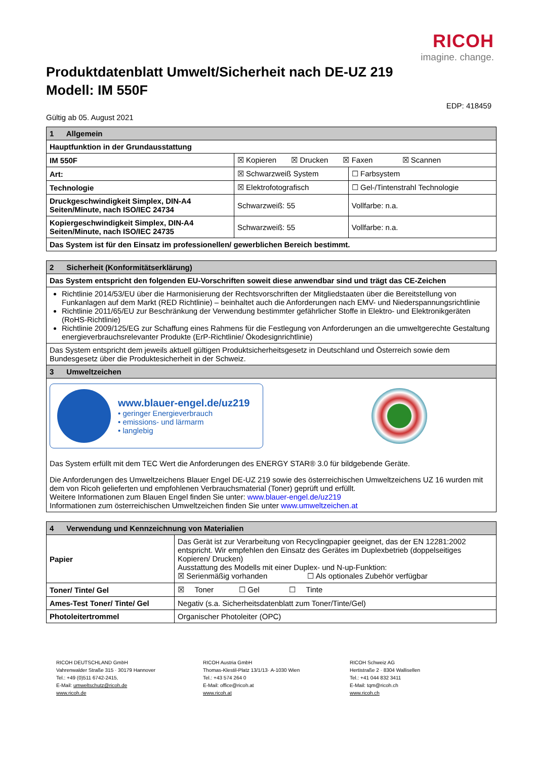RICOH
imagine. change.
Produktdatenblatt Umwelt/Sicherheit nach DE-UZ 219
Modell: IM 550F
EDP: 418459
Gültig ab 05. August 2021
| 1 Allgemein | | |
| --- | --- | --- |
| Hauptfunktion in der Grundausstattung | | |
| IM 550F | ☒ Kopieren ☒ Drucken ☒ Faxen ☒ Scannen | |
| Art: | ☒ Schwarzweiß System | ☐ Farbsystem |
| Technologie | ☒ Elektrofotografisch | ☐ Gel-/Tintenstrahl Technologie |
| Druckgeschwindigkeit Simplex, DIN-A4 Seiten/Minute, nach ISO/IEC 24734 | Schwarzweiß: 55 | Vollfarbe: n.a. |
| Kopiergeschwindigkeit Simplex, DIN-A4 Seiten/Minute, nach ISO/IEC 24735 | Schwarzweiß: 55 | Vollfarbe: n.a. |
| Das System ist für den Einsatz im professionellen/ gewerblichen Bereich bestimmt. | | |
| 2 Sicherheit (Konformitätserklärung) |
| --- |
| Das System entspricht den folgenden EU-Vorschriften soweit diese anwendbar sind und trägt das CE-Zeichen |
| Richtlinie 2014/53/EU über die Harmonisierung der Rechtsvorschriften der Mitgliedstaaten über die Bereitstellung von Funkanlagen auf dem Markt (RED Richtlinie) – beinhaltet auch die Anforderungen nach EMV- und Niederspannungsrichtlinie Richtlinie 2011/65/EU zur Beschränkung der Verwendung bestimmter gefährlicher Stoffe in Elektro- und Elektronikgeräten (RoHS-Richtlinie) Richtlinie 2009/125/EG zur Schaffung eines Rahmens für die Festlegung von Anforderungen an die umweltgerechte Gestaltung energieverbrauchsrelevanter Produkte (ErP-Richtlinie/ Ökodesignrichtlinie) |
| Das System entspricht dem jeweils aktuell gültigen Produktsicherheitsgesetz in Deutschland und Österreich sowie dem Bundesgesetz über die Produktesicherheit in der Schweiz. |
| 3 Umweltzeichen |
| www.blauer-engel.de/uz219 • geringer Energieverbrauch • emissions- und lärmarm • langlebig Das System erfüllt mit dem TEC Wert die Anforderungen des ENERGY STAR® 3.0 für bildgebende Geräte. Die Anforderungen des Umweltzeichens Blauer Engel DE-UZ 219 sowie des österreichischen Umweltzeichens UZ 16 wurden mit dem von Ricoh gelieferten und empfohlenen Verbrauchsmaterial (Toner) geprüft und erfüllt. Weitere Informationen zum Blauen Engel finden Sie unter: www.blauer-engel.de/uz219 Informationen zum österreichischen Umweltzeichen finden Sie unter www.umweltzeichen.at |
| 4 Verwendung und Kennzeichnung von Materialien | |
| --- | --- |
| Papier | Das Gerät ist zur Verarbeitung von Recyclingpapier geeignet, das der EN 12281:2002 entspricht. Wir empfehlen den Einsatz des Gerätes im Duplexbetrieb (doppelseitiges Kopieren/ Drucken) Ausstattung des Modells mit einer Duplex- und N-up-Funktion: ☒ Serienmäßig vorhanden ☐ Als optionales Zubehör verfügbar |
| Toner/ Tinte/ Gel | ☒ Toner ☐ Gel ☐ Tinte |
| Ames-Test Toner/ Tinte/ Gel | Negativ (s.a. Sicherheitsdatenblatt zum Toner/Tinte/Gel) |
| Photoleitertrommel | Organischer Photoleiter (OPC) |
RICOH DEUTSCHLAND GmbH
Vahrenwalder Straße 315 · 30179 Hannover
Tel.: +49 (0)511 6742-2415,
E-Mail: umweltschutz@ricoh.de
www.ricoh.de
RICOH Austria GmbH
Thomas-Klestil-Platz 13/1/13· A-1030 Wien
Tel.: +43 574 264 0
E-Mail: office@ricoh.at
www.ricoh.at
RICOH Schweiz AG
Hertistraße 2 · 8304 Wallisellen
Tel.: +41 044 832 3411
E-Mail: tqm@ricoh.ch
www.ricoh.ch